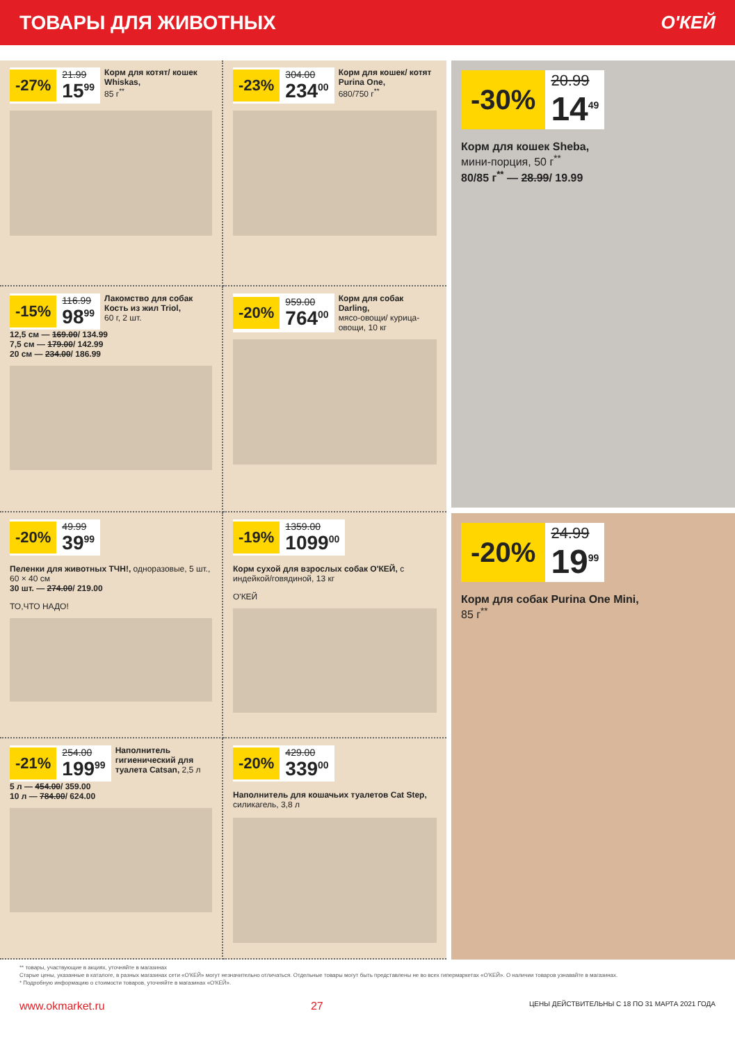ТОВАРЫ ДЛЯ ЖИВОТНЫХ О'КЕЙ
-27% 21.99 15<sup>99</sup>
Корм для котят/ кошек Whiskas,
85 г<sup>**</sup>
-23% 304.00 234<sup>00</sup>
Корм для кошек/ котят Purina One,
680/750 г<sup>**</sup>
-15% 116.99 98<sup>99</sup>
Лакомство для собак Кость из жил Triol,
60 г, 2 шт.
12,5 см — 169.00/ 134.99
7,5 см — 179.00/ 142.99
20 см — 234.00/ 186.99
-20% 959.00 764<sup>00</sup>
Корм для собак Darling,
мясо-овощи/ курица-овощи, 10 кг
-20% 49.99 39<sup>99</sup>
Пеленки для животных ТЧН!, одноразовые, 5 шт., 60 × 40 см
30 шт. — 274.00/ 219.00
ТО,ЧТО НАДО!
-19% 1359.00 1099<sup>00</sup>
Корм сухой для взрослых собак О'КЕЙ, с индейкой/говядиной, 13 кг
О'КЕЙ
-21% 254.00 199<sup>99</sup>
Наполнитель гигиенический для туалета Catsan, 2,5 л
5 л — 454.00/ 359.00
10 л — 784.00/ 624.00
-20% 429.00 339<sup>00</sup>
Наполнитель для кошачьих туалетов Cat Step, силикагель, 3,8 л
-30% 20.99 14<sup>49</sup>
Корм для кошек Sheba,
мини-порция, 50 г<sup>**</sup>
80/85 г<sup>**</sup> — 28.99/ 19.99
-20% 24.99 19<sup>99</sup>
Корм для собак Purina One Mini,
85 г<sup>**</sup>
** товары, участвующие в акциях, уточняйте в магазинах
Старые цены, указанные в каталоге, в разных магазинах сети «О'КЕЙ» могут незначительно отличаться. Отдельные товары могут быть представлены не во всех гипермаркетах «О'КЕЙ». О наличии товаров узнавайте в магазинах.
* Подробную информацию о стоимости товаров, уточняйте в магазинах «О'КЕЙ».
www.okmarket.ru 27 ЦЕНЫ ДЕЙСТВИТЕЛЬНЫ С 18 ПО 31 МАРТА 2021 ГОДА